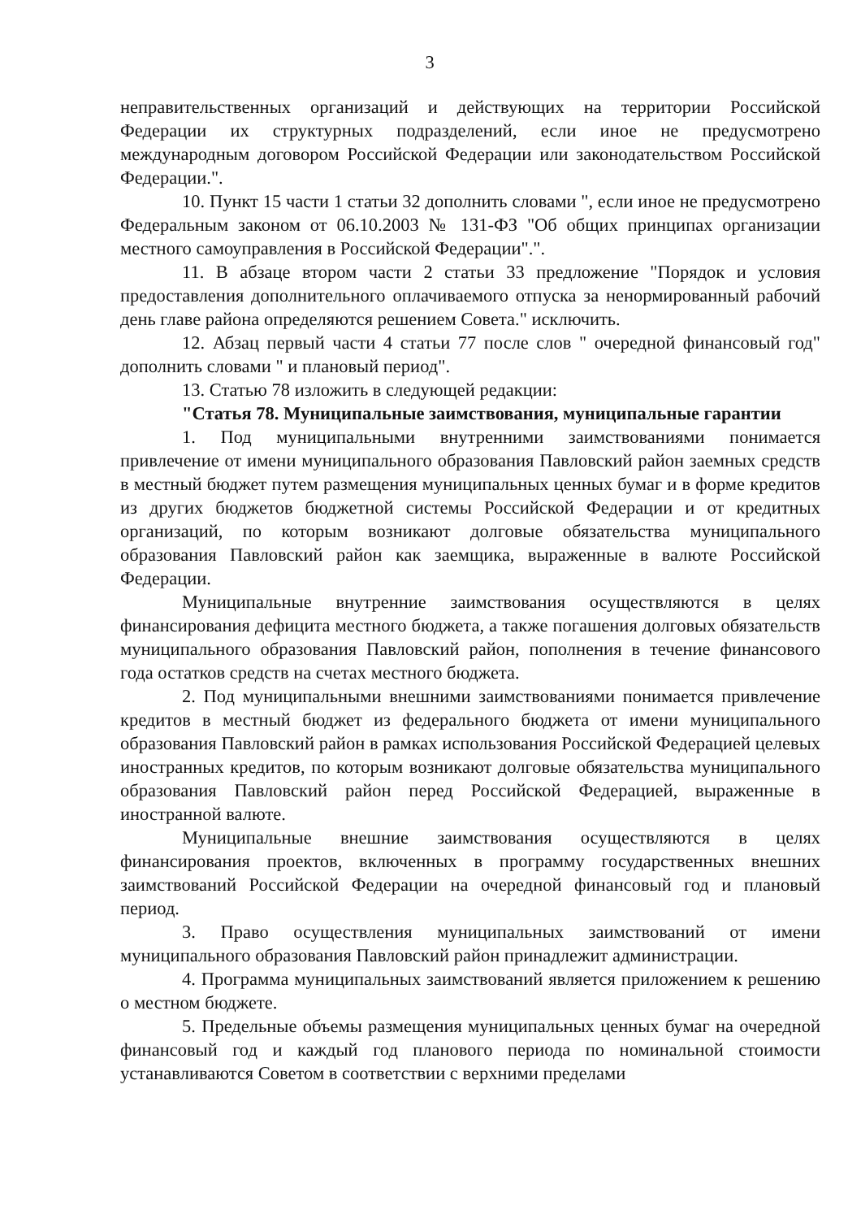3
неправительственных организаций и действующих на территории Российской Федерации их структурных подразделений, если иное не предусмотрено международным договором Российской Федерации или законодательством Российской Федерации.".
10. Пункт 15 части 1 статьи 32 дополнить словами ", если иное не предусмотрено Федеральным законом от 06.10.2003 № 131-ФЗ "Об общих принципах организации местного самоуправления в Российской Федерации".".
11. В абзаце втором части 2 статьи 33 предложение "Порядок и условия предоставления дополнительного оплачиваемого отпуска за ненормированный рабочий день главе района определяются решением Совета." исключить.
12. Абзац первый части 4 статьи 77 после слов " очередной финансовый год" дополнить словами " и плановый период".
13. Статью 78 изложить в следующей редакции:
"Статья 78. Муниципальные заимствования, муниципальные гарантии
1. Под муниципальными внутренними заимствованиями понимается привлечение от имени муниципального образования Павловский район заемных средств в местный бюджет путем размещения муниципальных ценных бумаг и в форме кредитов из других бюджетов бюджетной системы Российской Федерации и от кредитных организаций, по которым возникают долговые обязательства муниципального образования Павловский район как заемщика, выраженные в валюте Российской Федерации.
Муниципальные внутренние заимствования осуществляются в целях финансирования дефицита местного бюджета, а также погашения долговых обязательств муниципального образования Павловский район, пополнения в течение финансового года остатков средств на счетах местного бюджета.
2. Под муниципальными внешними заимствованиями понимается привлечение кредитов в местный бюджет из федерального бюджета от имени муниципального образования Павловский район в рамках использования Российской Федерацией целевых иностранных кредитов, по которым возникают долговые обязательства муниципального образования Павловский район перед Российской Федерацией, выраженные в иностранной валюте.
Муниципальные внешние заимствования осуществляются в целях финансирования проектов, включенных в программу государственных внешних заимствований Российской Федерации на очередной финансовый год и плановый период.
3. Право осуществления муниципальных заимствований от имени муниципального образования Павловский район принадлежит администрации.
4. Программа муниципальных заимствований является приложением к решению о местном бюджете.
5. Предельные объемы размещения муниципальных ценных бумаг на очередной финансовый год и каждый год планового периода по номинальной стоимости устанавливаются Советом в соответствии с верхними пределами